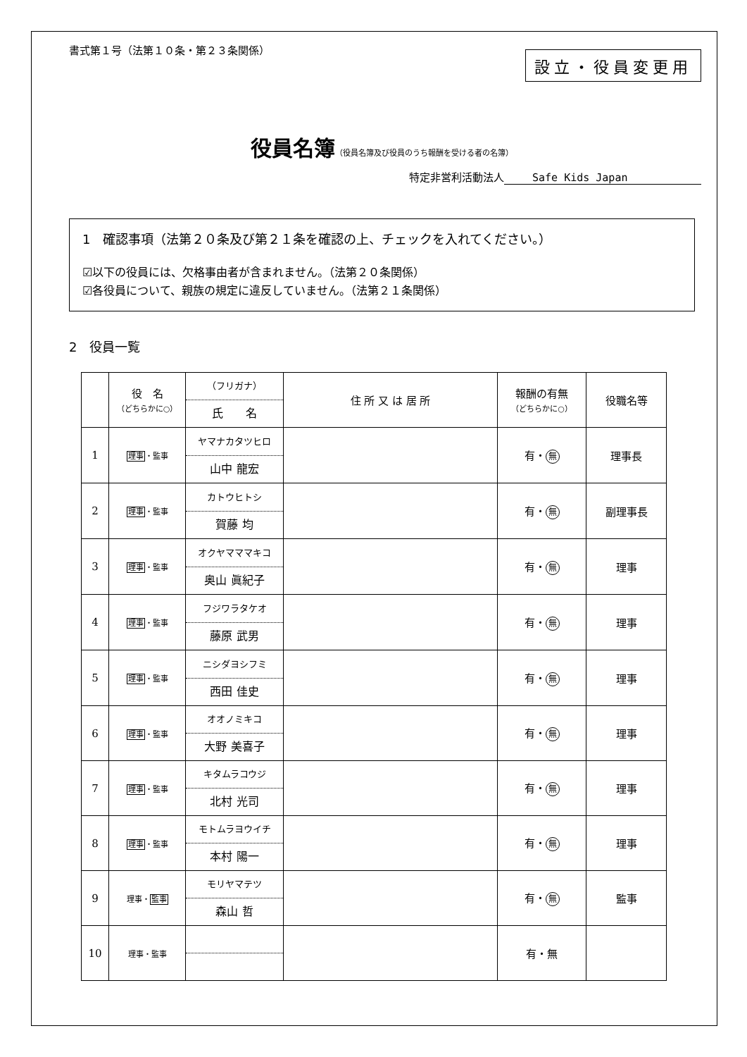設立・役員変更用
書式第１号（法第１０条・第２３条関係）
役員名簿（役員名簿及び役員のうち報酬を受ける者の名簿）
特定非営利活動法人 Safe Kids Japan
1　確認事項（法第２０条及び第２１条を確認の上、チェックを入れてください。）
☑以下の役員には、欠格事由者が含まれません。（法第２０条関係）
☑各役員について、親族の規定に違反していません。（法第２１条関係）
2　役員一覧
| | 役 名 （どちらかに○） | （フリガナ） 氏 名 | 住 所 又 は 居 所 | 報酬の有無 （どちらかに○） | 役職名等 |
| --- | --- | --- | --- | --- | --- |
| 1 | 理事 ・監事 | ヤマナカタツヒロ 山中 龍宏 | | 有・ 無 | 理事長 |
| 2 | 理事 ・監事 | カトウヒトシ 賀藤 均 | | 有・ 無 | 副理事長 |
| 3 | 理事 ・監事 | オクヤマママキコ 奥山 眞紀子 | | 有・ 無 | 理事 |
| 4 | 理事 ・監事 | フジワラタケオ 藤原 武男 | | 有・ 無 | 理事 |
| 5 | 理事 ・監事 | ニシダヨシフミ 西田 佳史 | | 有・ 無 | 理事 |
| 6 | 理事 ・監事 | オオノミキコ 大野 美喜子 | | 有・ 無 | 理事 |
| 7 | 理事 ・監事 | キタムラコウジ 北村 光司 | | 有・ 無 | 理事 |
| 8 | 理事 ・監事 | モトムラヨウイチ 本村 陽一 | | 有・ 無 | 理事 |
| 9 | 理事・ 監事 | モリヤマテツ 森山 哲 | | 有・ 無 | 監事 |
| 10 | 理事・監事 | | | 有・無 | |